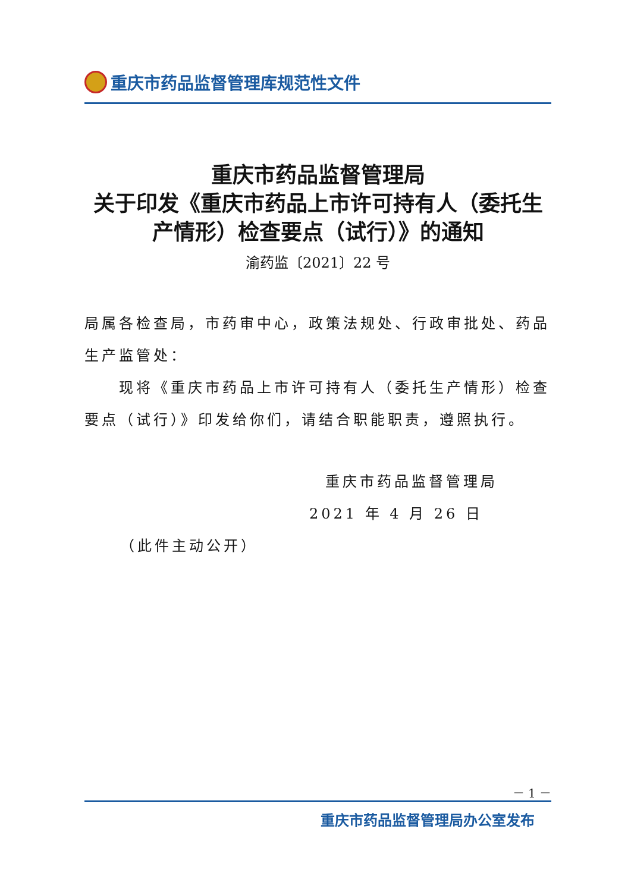重庆市药品监督管理库规范性文件
重庆市药品监督管理局
关于印发《重庆市药品上市许可持有人（委托生产情形）检查要点（试行）》的通知
渝药监〔2021〕22 号
局属各检查局，市药审中心，政策法规处、行政审批处、药品生产监管处：
现将《重庆市药品上市许可持有人（委托生产情形）检查要点（试行）》印发给你们，请结合职能职责，遵照执行。
重庆市药品监督管理局
2021 年 4 月 26 日
（此件主动公开）
－ 1 －
重庆市药品监督管理局办公室发布